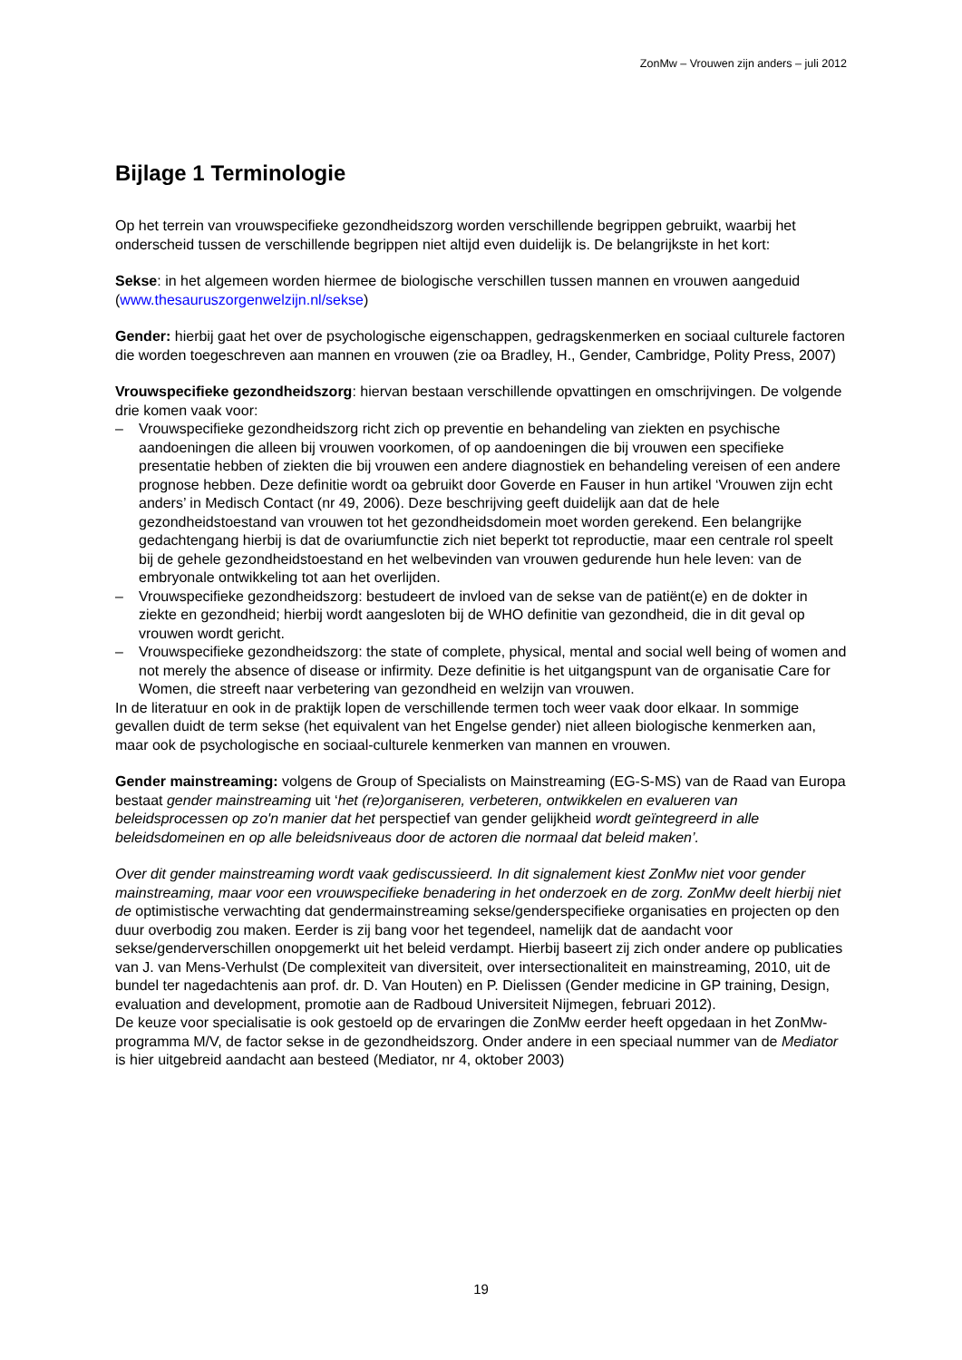ZonMw – Vrouwen zijn anders – juli 2012
Bijlage 1 Terminologie
Op het terrein van vrouwspecifieke gezondheidszorg worden verschillende begrippen gebruikt, waarbij het onderscheid tussen de verschillende begrippen niet altijd even duidelijk is. De belangrijkste in het kort:
Sekse: in het algemeen worden hiermee de biologische verschillen tussen mannen en vrouwen aangeduid (www.thesauruszorgenwelzijn.nl/sekse)
Gender: hierbij gaat het over de psychologische eigenschappen, gedragskenmerken en sociaal culturele factoren die worden toegeschreven aan mannen en vrouwen (zie oa Bradley, H., Gender, Cambridge, Polity Press, 2007)
Vrouwspecifieke gezondheidszorg: hiervan bestaan verschillende opvattingen en omschrijvingen. De volgende drie komen vaak voor:
– Vrouwspecifieke gezondheidszorg richt zich op preventie en behandeling van ziekten en psychische aandoeningen die alleen bij vrouwen voorkomen, of op aandoeningen die bij vrouwen een specifieke presentatie hebben of ziekten die bij vrouwen een andere diagnostiek en behandeling vereisen of een andere prognose hebben. Deze definitie wordt oa gebruikt door Goverde en Fauser in hun artikel ‘Vrouwen zijn echt anders’ in Medisch Contact (nr 49, 2006). Deze beschrijving geeft duidelijk aan dat de hele gezondheidstoestand van vrouwen tot het gezondheidsdomein moet worden gerekend. Een belangrijke gedachtengang hierbij is dat de ovariumfunctie zich niet beperkt tot reproductie, maar een centrale rol speelt bij de gehele gezondheidstoestand en het welbevinden van vrouwen gedurende hun hele leven: van de embryonale ontwikkeling tot aan het overlijden.
– Vrouwspecifieke gezondheidszorg: bestudeert de invloed van de sekse van de patiënt(e) en de dokter in ziekte en gezondheid; hierbij wordt aangesloten bij de WHO definitie van gezondheid, die in dit geval op vrouwen wordt gericht.
– Vrouwspecifieke gezondheidszorg: the state of complete, physical, mental and social well being of women and not merely the absence of disease or infirmity. Deze definitie is het uitgangspunt van de organisatie Care for Women, die streeft naar verbetering van gezondheid en welzijn van vrouwen.
In de literatuur en ook in de praktijk lopen de verschillende termen toch weer vaak door elkaar. In sommige gevallen duidt de term sekse (het equivalent van het Engelse gender) niet alleen biologische kenmerken aan, maar ook de psychologische en sociaal-culturele kenmerken van mannen en vrouwen.
Gender mainstreaming: volgens de Group of Specialists on Mainstreaming (EG-S-MS) van de Raad van Europa bestaat gender mainstreaming uit ‘het (re)organiseren, verbeteren, ontwikkelen en evalueren van beleidsprocessen op zo'n manier dat het perspectief van gender gelijkheid wordt geïntegreerd in alle beleidsdomeinen en op alle beleidsniveaus door de actoren die normaal dat beleid maken’.
Over dit gender mainstreaming wordt vaak gediscussieerd. In dit signalement kiest ZonMw niet voor gender mainstreaming, maar voor een vrouwspecifieke benadering in het onderzoek en de zorg. ZonMw deelt hierbij niet de optimistische verwachting dat gendermainstreaming sekse/genderspecifieke organisaties en projecten op den duur overbodig zou maken. Eerder is zij bang voor het tegendeel, namelijk dat de aandacht voor sekse/genderverschillen onopgemerkt uit het beleid verdampt. Hierbij baseert zij zich onder andere op publicaties van J. van Mens-Verhulst (De complexiteit van diversiteit, over intersectionaliteit en mainstreaming, 2010, uit de bundel ter nagedachtenis aan prof. dr. D. Van Houten) en P. Dielissen (Gender medicine in GP training, Design, evaluation and development, promotie aan de Radboud Universiteit Nijmegen, februari 2012).
De keuze voor specialisatie is ook gestoeld op de ervaringen die ZonMw eerder heeft opgedaan in het ZonMw-programma M/V, de factor sekse in de gezondheidszorg. Onder andere in een speciaal nummer van de Mediator is hier uitgebreid aandacht aan besteed (Mediator, nr 4, oktober 2003)
19